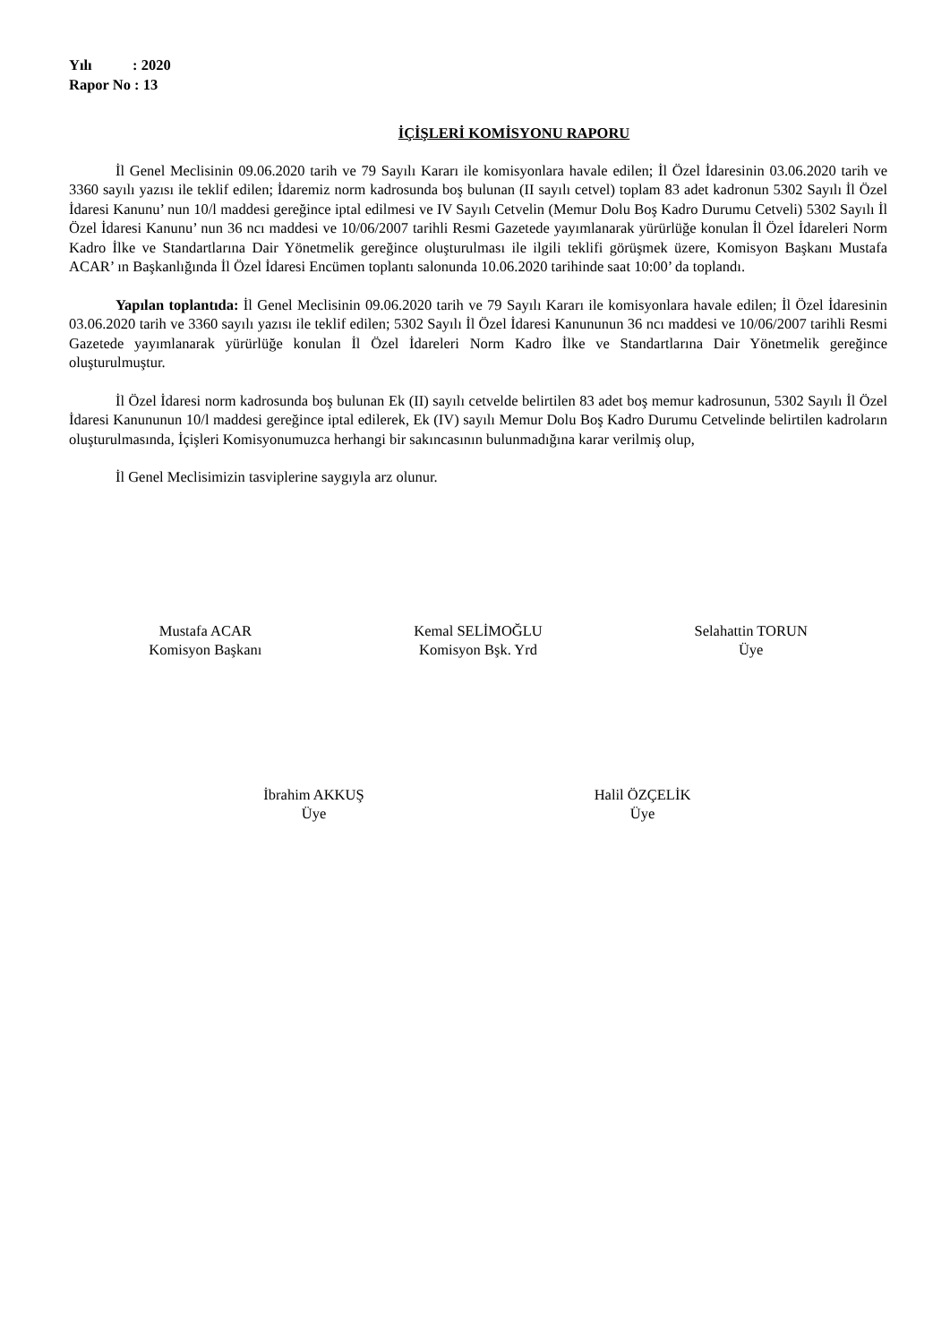Yılı : 2020
Rapor No : 13
İÇİŞLERİ KOMİSYONU RAPORU
İl Genel Meclisinin 09.06.2020 tarih ve 79 Sayılı Kararı ile komisyonlara havale edilen; İl Özel İdaresinin 03.06.2020 tarih ve 3360 sayılı yazısı ile teklif edilen; İdaremiz norm kadrosunda boş bulunan (II sayılı cetvel) toplam 83 adet kadronun 5302 Sayılı İl Özel İdaresi Kanunu’ nun 10/l maddesi gereğince iptal edilmesi ve IV Sayılı Cetvelin (Memur Dolu Boş Kadro Durumu Cetveli) 5302 Sayılı İl Özel İdaresi Kanunu’ nun 36 ncı maddesi ve 10/06/2007 tarihli Resmi Gazetede yayımlanarak yürürlüğe konulan İl Özel İdareleri Norm Kadro İlke ve Standartlarına Dair Yönetmelik gereğince oluşturulması ile ilgili teklifi görüşmek üzere, Komisyon Başkanı Mustafa ACAR’ ın Başkanlığında İl Özel İdaresi Encümen toplantı salonunda 10.06.2020 tarihinde saat 10:00’ da toplandı.
Yapılan toplantıda: İl Genel Meclisinin 09.06.2020 tarih ve 79 Sayılı Kararı ile komisyonlara havale edilen; İl Özel İdaresinin 03.06.2020 tarih ve 3360 sayılı yazısı ile teklif edilen; 5302 Sayılı İl Özel İdaresi Kanununun 36 ncı maddesi ve 10/06/2007 tarihli Resmi Gazetede yayımlanarak yürürlüğe konulan İl Özel İdareleri Norm Kadro İlke ve Standartlarına Dair Yönetmelik gereğince oluşturulmuştur.
İl Özel İdaresi norm kadrosunda boş bulunan Ek (II) sayılı cetvelde belirtilen 83 adet boş memur kadrosunun, 5302 Sayılı İl Özel İdaresi Kanununun 10/l maddesi gereğince iptal edilerek, Ek (IV) sayılı Memur Dolu Boş Kadro Durumu Cetvelinde belirtilen kadroların oluşturulmasında, İçişleri Komisyonumuzca herhangi bir sakıncasının bulunmadığına karar verilmiş olup,
İl Genel Meclisimizin tasviplerine saygıyla arz olunur.
Mustafa ACAR
Komisyon Başkanı
Kemal SELİMOĞLU
Komisyon Bşk. Yrd
Selahattin TORUN
Üye
İbrahim AKKUŞ
Üye
Halil ÖZÇELİK
Üye